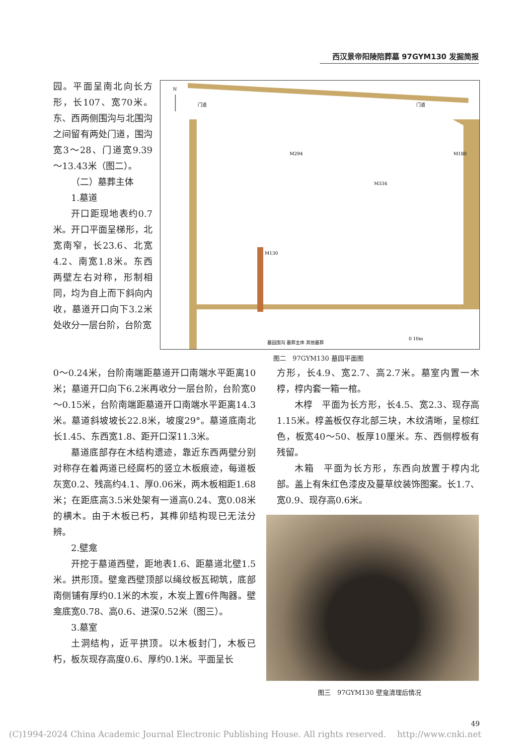西汉景帝阳陵陪葬墓 97GYM130 发掘简报
园。平面呈南北向长方形，长107、宽70米。东、西两侧围沟与北围沟之间留有两处门道，围沟宽3～28、门道宽9.39～13.43米（图二）。
（二）墓葬主体
1.墓道
开口距现地表约0.7米。开口平面呈梯形，北宽南窄，长23.6、北宽4.2、南宽1.8米。东西两壁左右对称，形制相同，均为自上而下斜向内收，墓道开口向下3.2米处收分一层台阶，台阶宽
N
门道
门道
M130
M294
M334
M180
墓园围沟 墓葬主体 其他墓葬
0 10m
图二　97GYM130 墓园平面图
0～0.24米，台阶南端距墓道开口南端水平距离10米；墓道开口向下6.2米再收分一层台阶，台阶宽0～0.15米，台阶南端距墓道开口南端水平距离14.3米。墓道斜坡坡长22.8米，坡度29°。墓道底南北长1.45、东西宽1.8、距开口深11.3米。
墓道底部存在木结构遗迹，靠近东西两壁分别对称存在着两道已经腐朽的竖立木板痕迹，每道板灰宽0.2、残高约4.1、厚0.06米，两木板相距1.68米；在距底高3.5米处架有一道高0.24、宽0.08米的横木。由于木板已朽，其榫卯结构现已无法分辨。
2.壁龛
开挖于墓道西壁，距地表1.6、距墓道北壁1.5米。拱形顶。壁龛西壁顶部以绳纹板瓦砌筑，底部南侧铺有厚约0.1米的木炭，木炭上置6件陶器。壁龛底宽0.78、高0.6、进深0.52米（图三）。
3.墓室
土洞结构，近平拱顶。以木板封门，木板已朽，板灰现存高度0.6、厚约0.1米。平面呈长
方形，长4.9、宽2.7、高2.7米。墓室内置一木椁，椁内套一箱一棺。
木椁　平面为长方形，长4.5、宽2.3、现存高1.15米。椁盖板仅存北部三块，木纹清晰，呈棕红色，板宽40～50、板厚10厘米。东、西侧椁板有残留。
木箱　平面为长方形，东西向放置于椁内北部。盖上有朱红色漆皮及蔓草纹装饰图案。长1.7、宽0.9、现存高0.6米。
图三　97GYM130 壁龛清理后情况
(C)1994-2024 China Academic Journal Electronic Publishing House. All rights reserved.　 http://www.cnki.net
49